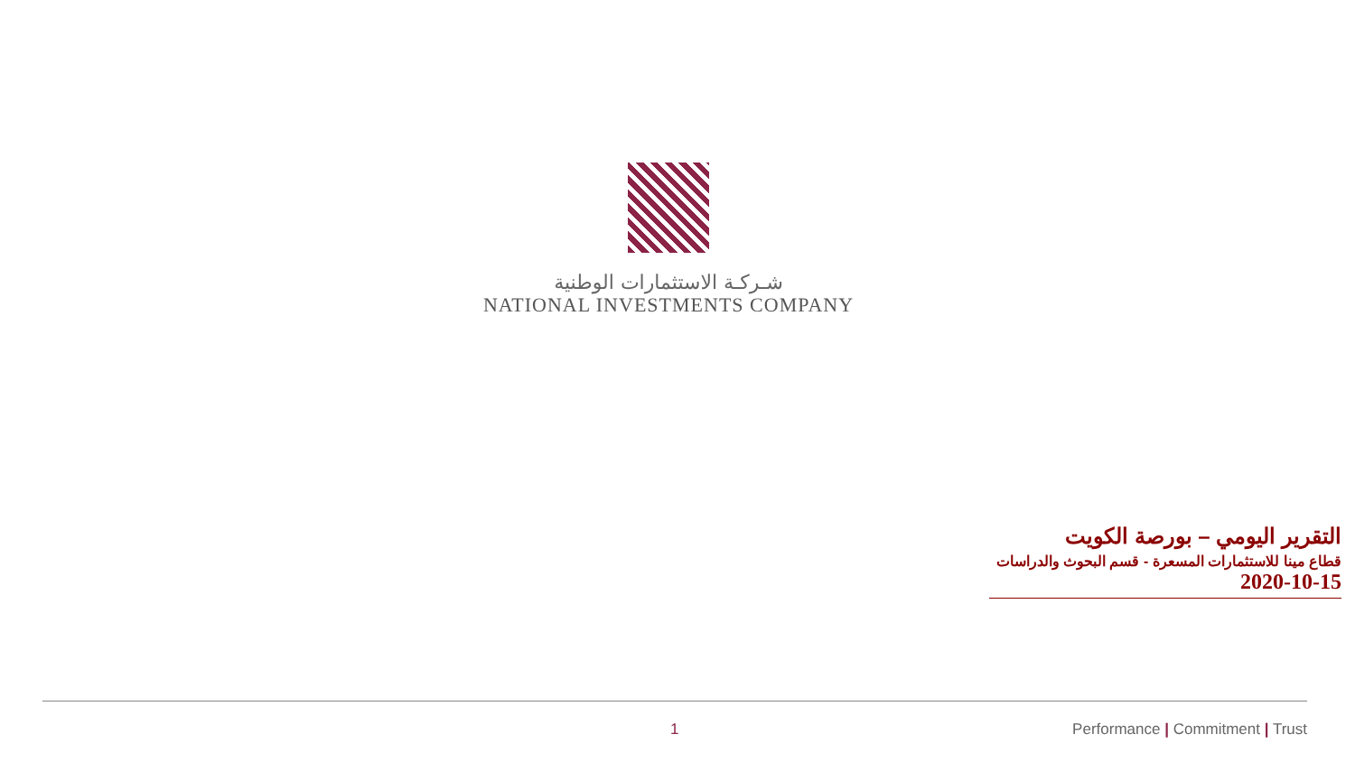شـركـة الاستثمارات الوطنية
NATIONAL INVESTMENTS COMPANY
التقرير اليومي – بورصة الكويت
قطاع مينا للاستثمارات المسعرة - قسم البحوث والدراسات
2020-10-15
1 Performance | Commitment | Trust